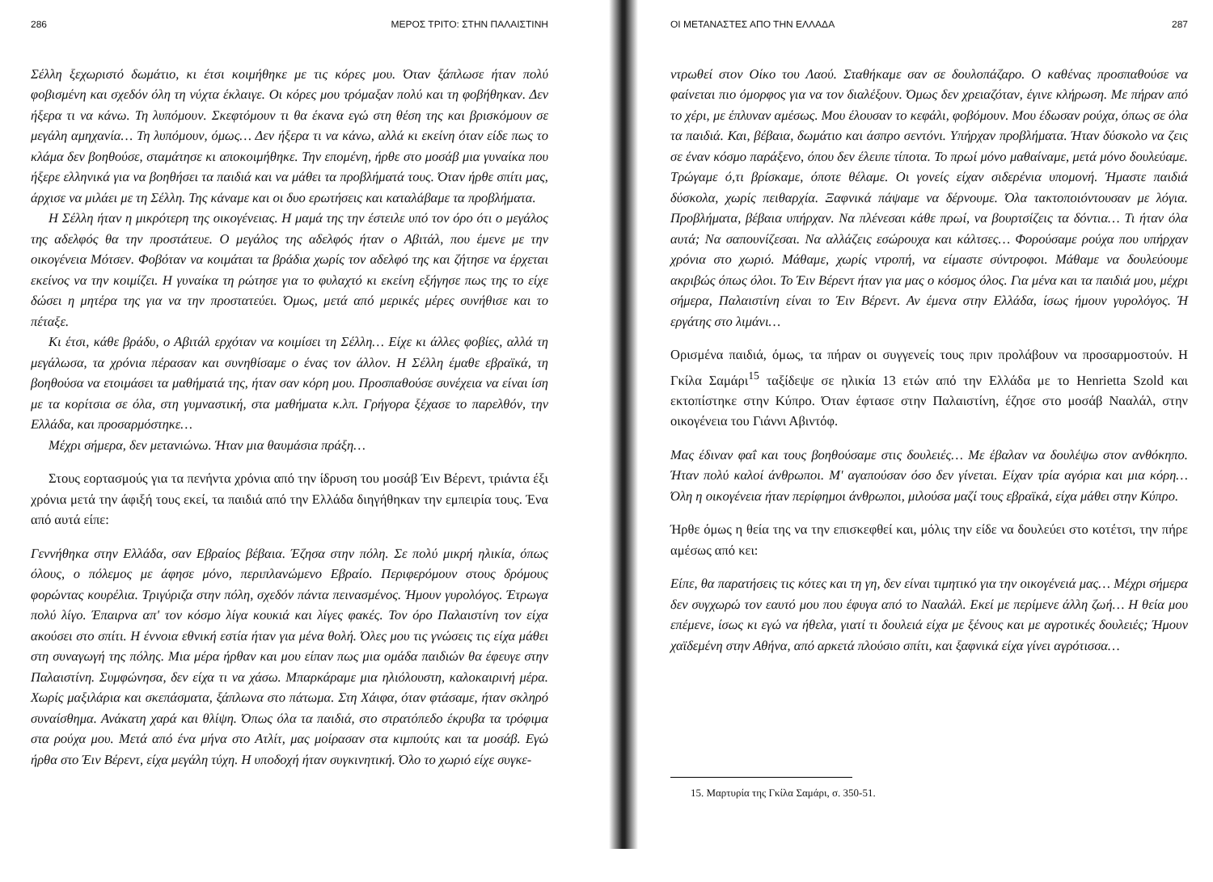286 ΜΕΡΟΣ ΤΡΙΤΟ: ΣΤΗΝ ΠΑΛΑΙΣΤΙΝΗ
Σέλλη ξεχωριστό δωμάτιο, κι έτσι κοιμήθηκε με τις κόρες μου. Όταν ξάπλωσε ήταν πολύ φοβισμένη και σχεδόν όλη τη νύχτα έκλαιγε. Οι κόρες μου τρόμαξαν πολύ και τη φοβήθηκαν. Δεν ήξερα τι να κάνω. Τη λυπόμουν. Σκεφτόμουν τι θα έκανα εγώ στη θέση της και βρισκόμουν σε μεγάλη αμηχανία… Τη λυπόμουν, όμως… Δεν ήξερα τι να κάνω, αλλά κι εκείνη όταν είδε πως το κλάμα δεν βοηθούσε, σταμάτησε κι αποκοιμήθηκε. Την επομένη, ήρθε στο μοσάβ μια γυναίκα που ήξερε ελληνικά για να βοηθήσει τα παιδιά και να μάθει τα προβλήματά τους. Όταν ήρθε σπίτι μας, άρχισε να μιλάει με τη Σέλλη. Της κάναμε και οι δυο ερωτήσεις και καταλάβαμε τα προβλήματα.
Η Σέλλη ήταν η μικρότερη της οικογένειας. Η μαμά της την έστειλε υπό τον όρο ότι ο μεγάλος της αδελφός θα την προστάτευε. Ο μεγάλος της αδελφός ήταν ο Αβιτάλ, που έμενε με την οικογένεια Μότσεν. Φοβόταν να κοιμάται τα βράδια χωρίς τον αδελφό της και ζήτησε να έρχεται εκείνος να την κοιμίζει. Η γυναίκα τη ρώτησε για το φυλαχτό κι εκείνη εξήγησε πως της το είχε δώσει η μητέρα της για να την προστατεύει. Όμως, μετά από μερικές μέρες συνήθισε και το πέταξε.
Κι έτσι, κάθε βράδυ, ο Αβιτάλ ερχόταν να κοιμίσει τη Σέλλη… Είχε κι άλλες φοβίες, αλλά τη μεγάλωσα, τα χρόνια πέρασαν και συνηθίσαμε ο ένας τον άλλον. Η Σέλλη έμαθε εβραϊκά, τη βοηθούσα να ετοιμάσει τα μαθήματά της, ήταν σαν κόρη μου. Προσπαθούσε συνέχεια να είναι ίση με τα κορίτσια σε όλα, στη γυμναστική, στα μαθήματα κ.λπ. Γρήγορα ξέχασε το παρελθόν, την Ελλάδα, και προσαρμόστηκε…
Μέχρι σήμερα, δεν μετανιώνω. Ήταν μια θαυμάσια πράξη…
Στους εορτασμούς για τα πενήντα χρόνια από την ίδρυση του μοσάβ Έιν Βέρεντ, τριάντα έξι χρόνια μετά την άφιξή τους εκεί, τα παιδιά από την Ελλάδα διηγήθηκαν την εμπειρία τους. Ένα από αυτά είπε:
Γεννήθηκα στην Ελλάδα, σαν Εβραίος βέβαια. Έζησα στην πόλη. Σε πολύ μικρή ηλικία, όπως όλους, ο πόλεμος με άφησε μόνο, περιπλανώμενο Εβραίο. Περιφερόμουν στους δρόμους φορώντας κουρέλια. Τριγύριζα στην πόλη, σχεδόν πάντα πεινασμένος. Ήμουν γυρολόγος. Έτρωγα πολύ λίγο. Έπαιρνα απ' τον κόσμο λίγα κουκιά και λίγες φακές. Τον όρο Παλαιστίνη τον είχα ακούσει στο σπίτι. Η έννοια εθνική εστία ήταν για μένα θολή. Όλες μου τις γνώσεις τις είχα μάθει στη συναγωγή της πόλης. Μια μέρα ήρθαν και μου είπαν πως μια ομάδα παιδιών θα έφευγε στην Παλαιστίνη. Συμφώνησα, δεν είχα τι να χάσω. Μπαρκάραμε μια ηλιόλουστη, καλοκαιρινή μέρα. Χωρίς μαξιλάρια και σκεπάσματα, ξάπλωνα στο πάτωμα. Στη Χάιφα, όταν φτάσαμε, ήταν σκληρό συναίσθημα. Ανάκατη χαρά και θλίψη. Όπως όλα τα παιδιά, στο στρατόπεδο έκρυβα τα τρόφιμα στα ρούχα μου. Μετά από ένα μήνα στο Ατλίτ, μας μοίρασαν στα κιμπούτς και τα μοσάβ. Εγώ ήρθα στο Έιν Βέρεντ, είχα μεγάλη τύχη. Η υποδοχή ήταν συγκινητική. Όλο το χωριό είχε συγκε-
ΟΙ ΜΕΤΑΝΑΣΤΕΣ ΑΠΟ ΤΗΝ ΕΛΛΑΔΑ 287
ντρωθεί στον Οίκο του Λαού. Σταθήκαμε σαν σε δουλοπάζαρο. Ο καθένας προσπαθούσε να φαίνεται πιο όμορφος για να τον διαλέξουν. Όμως δεν χρειαζόταν, έγινε κλήρωση. Με πήραν από το χέρι, με έπλυναν αμέσως. Μου έλουσαν το κεφάλι, φοβόμουν. Μου έδωσαν ρούχα, όπως σε όλα τα παιδιά. Και, βέβαια, δωμάτιο και άσπρο σεντόνι. Υπήρχαν προβλήματα. Ήταν δύσκολο να ζεις σε έναν κόσμο παράξενο, όπου δεν έλειπε τίποτα. Το πρωί μόνο μαθαίναμε, μετά μόνο δουλεύαμε. Τρώγαμε ό,τι βρίσκαμε, όποτε θέλαμε. Οι γονείς είχαν σιδερένια υπομονή. Ήμαστε παιδιά δύσκολα, χωρίς πειθαρχία. Ξαφνικά πάψαμε να δέρνουμε. Όλα τακτοποιόντουσαν με λόγια. Προβλήματα, βέβαια υπήρχαν. Να πλένεσαι κάθε πρωί, να βουρτσίζεις τα δόντια… Τι ήταν όλα αυτά; Να σαπουνίζεσαι. Να αλλάζεις εσώρουχα και κάλτσες… Φορούσαμε ρούχα που υπήρχαν χρόνια στο χωριό. Μάθαμε, χωρίς ντροπή, να είμαστε σύντροφοι. Μάθαμε να δουλεύουμε ακριβώς όπως όλοι. Το Έιν Βέρεντ ήταν για μας ο κόσμος όλος. Για μένα και τα παιδιά μου, μέχρι σήμερα, Παλαιστίνη είναι το Έιν Βέρεντ. Αν έμενα στην Ελλάδα, ίσως ήμουν γυρολόγος. Ή εργάτης στο λιμάνι…
Ορισμένα παιδιά, όμως, τα πήραν οι συγγενείς τους πριν προλάβουν να προσαρμοστούν. Η Γκίλα Σαμάρι<sup>15</sup> ταξίδεψε σε ηλικία 13 ετών από την Ελλάδα με το Henrietta Szold και εκτοπίστηκε στην Κύπρο. Όταν έφτασε στην Παλαιστίνη, έζησε στο μοσάβ Νααλάλ, στην οικογένεια του Γιάννι Αβιντόφ.
Μας έδιναν φαΐ και τους βοηθούσαμε στις δουλειές… Με έβαλαν να δουλέψω στον ανθόκηπο. Ήταν πολύ καλοί άνθρωποι. Μ' αγαπούσαν όσο δεν γίνεται. Είχαν τρία αγόρια και μια κόρη… Όλη η οικογένεια ήταν περίφημοι άνθρωποι, μιλούσα μαζί τους εβραϊκά, είχα μάθει στην Κύπρο.
Ήρθε όμως η θεία της να την επισκεφθεί και, μόλις την είδε να δουλεύει στο κοτέτσι, την πήρε αμέσως από κει:
Είπε, θα παρατήσεις τις κότες και τη γη, δεν είναι τιμητικό για την οικογένειά μας… Μέχρι σήμερα δεν συγχωρώ τον εαυτό μου που έφυγα από το Νααλάλ. Εκεί με περίμενε άλλη ζωή… Η θεία μου επέμενε, ίσως κι εγώ να ήθελα, γιατί τι δουλειά είχα με ξένους και με αγροτικές δουλειές; Ήμουν χαϊδεμένη στην Αθήνα, από αρκετά πλούσιο σπίτι, και ξαφνικά είχα γίνει αγρότισσα…
15. Μαρτυρία της Γκίλα Σαμάρι, σ. 350-51.